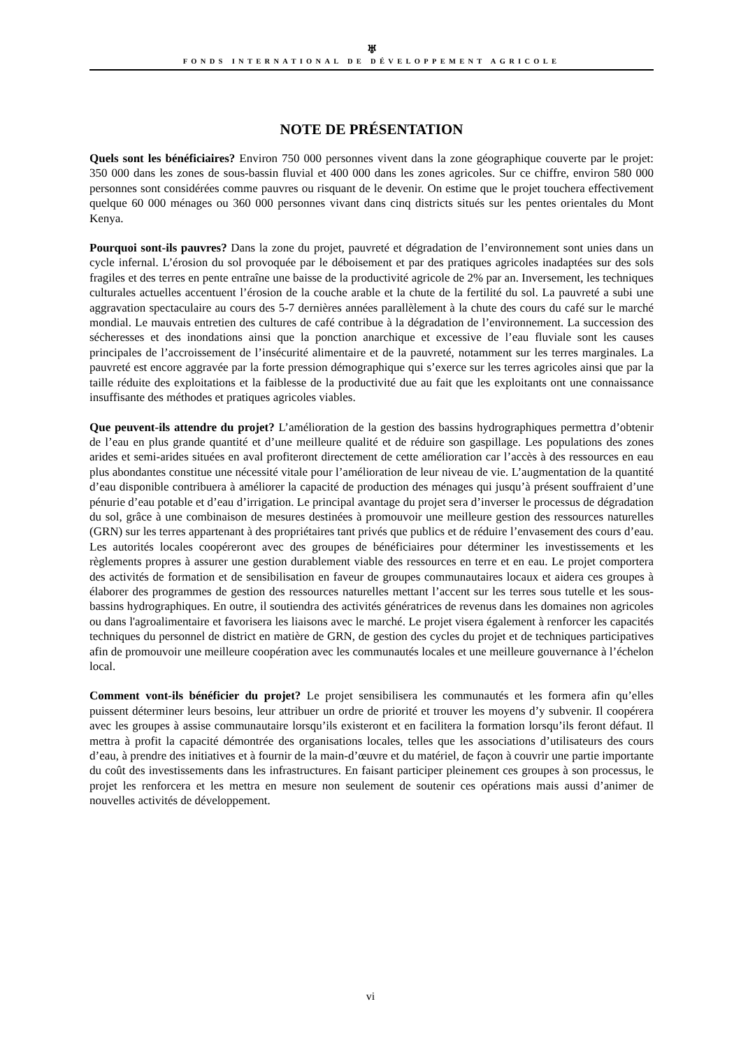♅
FONDS INTERNATIONAL DE DÉVELOPPEMENT AGRICOLE
NOTE DE PRÉSENTATION
Quels sont les bénéficiaires? Environ 750 000 personnes vivent dans la zone géographique couverte par le projet: 350 000 dans les zones de sous-bassin fluvial et 400 000 dans les zones agricoles. Sur ce chiffre, environ 580 000 personnes sont considérées comme pauvres ou risquant de le devenir. On estime que le projet touchera effectivement quelque 60 000 ménages ou 360 000 personnes vivant dans cinq districts situés sur les pentes orientales du Mont Kenya.
Pourquoi sont-ils pauvres? Dans la zone du projet, pauvreté et dégradation de l’environnement sont unies dans un cycle infernal. L’érosion du sol provoquée par le déboisement et par des pratiques agricoles inadaptées sur des sols fragiles et des terres en pente entraîne une baisse de la productivité agricole de 2% par an. Inversement, les techniques culturales actuelles accentuent l’érosion de la couche arable et la chute de la fertilité du sol. La pauvreté a subi une aggravation spectaculaire au cours des 5-7 dernières années parallèlement à la chute des cours du café sur le marché mondial. Le mauvais entretien des cultures de café contribue à la dégradation de l’environnement. La succession des sécheresses et des inondations ainsi que la ponction anarchique et excessive de l’eau fluviale sont les causes principales de l’accroissement de l’insécurité alimentaire et de la pauvreté, notamment sur les terres marginales. La pauvreté est encore aggravée par la forte pression démographique qui s’exerce sur les terres agricoles ainsi que par la taille réduite des exploitations et la faiblesse de la productivité due au fait que les exploitants ont une connaissance insuffisante des méthodes et pratiques agricoles viables.
Que peuvent-ils attendre du projet? L’amélioration de la gestion des bassins hydrographiques permettra d’obtenir de l’eau en plus grande quantité et d’une meilleure qualité et de réduire son gaspillage. Les populations des zones arides et semi-arides situées en aval profiteront directement de cette amélioration car l’accès à des ressources en eau plus abondantes constitue une nécessité vitale pour l’amélioration de leur niveau de vie. L’augmentation de la quantité d’eau disponible contribuera à améliorer la capacité de production des ménages qui jusqu’à présent souffraient d’une pénurie d’eau potable et d’eau d’irrigation. Le principal avantage du projet sera d’inverser le processus de dégradation du sol, grâce à une combinaison de mesures destinées à promouvoir une meilleure gestion des ressources naturelles (GRN) sur les terres appartenant à des propriétaires tant privés que publics et de réduire l’envasement des cours d’eau. Les autorités locales coopéreront avec des groupes de bénéficiaires pour déterminer les investissements et les règlements propres à assurer une gestion durablement viable des ressources en terre et en eau. Le projet comportera des activités de formation et de sensibilisation en faveur de groupes communautaires locaux et aidera ces groupes à élaborer des programmes de gestion des ressources naturelles mettant l’accent sur les terres sous tutelle et les sous-bassins hydrographiques. En outre, il soutiendra des activités génératrices de revenus dans les domaines non agricoles ou dans l'agroalimentaire et favorisera les liaisons avec le marché. Le projet visera également à renforcer les capacités techniques du personnel de district en matière de GRN, de gestion des cycles du projet et de techniques participatives afin de promouvoir une meilleure coopération avec les communautés locales et une meilleure gouvernance à l’échelon local.
Comment vont-ils bénéficier du projet? Le projet sensibilisera les communautés et les formera afin qu’elles puissent déterminer leurs besoins, leur attribuer un ordre de priorité et trouver les moyens d’y subvenir. Il coopérera avec les groupes à assise communautaire lorsqu’ils existeront et en facilitera la formation lorsqu’ils feront défaut. Il mettra à profit la capacité démontrée des organisations locales, telles que les associations d’utilisateurs des cours d’eau, à prendre des initiatives et à fournir de la main-d’œuvre et du matériel, de façon à couvrir une partie importante du coût des investissements dans les infrastructures. En faisant participer pleinement ces groupes à son processus, le projet les renforcera et les mettra en mesure non seulement de soutenir ces opérations mais aussi d’animer de nouvelles activités de développement.
vi